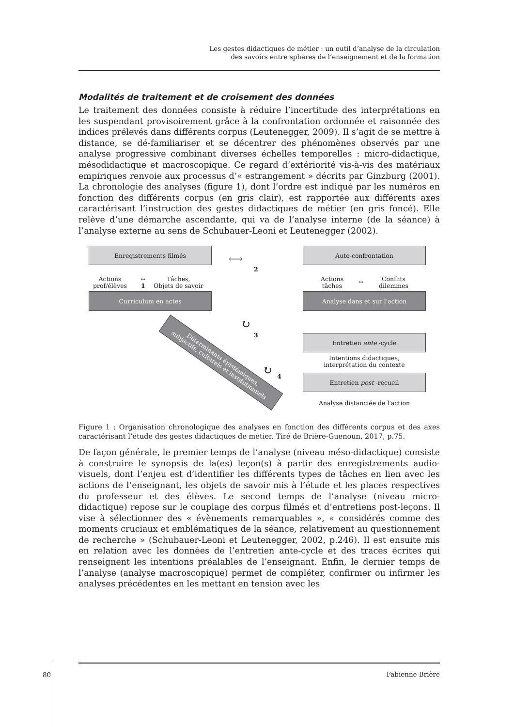Les gestes didactiques de métier : un outil d’analyse de la circulation
des savoirs entre sphères de l’enseignement et de la formation
Modalités de traitement et de croisement des données
Le traitement des données consiste à réduire l’incertitude des interprétations en les suspendant provisoirement grâce à la confrontation ordonnée et raisonnée des indices prélevés dans différents corpus (Leutenegger, 2009). Il s’agit de se mettre à distance, se dé-familiariser et se décentrer des phénomènes observés par une analyse progressive combinant diverses échelles temporelles : micro-didactique, mésodidactique et macroscopique. Ce regard d’extériorité vis-à-vis des matériaux empiriques renvoie aux processus d’« estrangement » décrits par Ginzburg (2001). La chronologie des analyses (figure 1), dont l’ordre est indiqué par les numéros en fonction des différents corpus (en gris clair), est rapportée aux différents axes caractérisant l’instruction des gestes didactiques de métier (en gris foncé). Elle relève d’une démarche ascendante, qui va de l’analyse interne (de la séance) à l’analyse externe au sens de Schubauer-Leoni et Leutenegger (2002).
Enregistrements filmés Auto-confrontation
⟷
2
Actions
prof/élèves
↔
1
Tâches,
Objets de savoir
Actions
tâches
↔
Conflits
dilemmes
Curriculum en actes Analyse dans et sur l'action
↻
3
Déterminants épistémiques,
subjectifs, culturels et institutionnels
Entretien ante -cycle
Intentions didactiques,
interprétation du contexte
↻ 4 Entretien post -recueil
Analyse distanciée de l'action
Figure 1 : Organisation chronologique des analyses en fonction des différents corpus et des axes caractérisant l’étude des gestes didactiques de métier. Tiré de Brière-Guenoun, 2017, p.75.
De façon générale, le premier temps de l’analyse (niveau méso-didactique) consiste à construire le synopsis de la(es) leçon(s) à partir des enregistrements audio-visuels, dont l’enjeu est d’identifier les différents types de tâches en lien avec les actions de l’enseignant, les objets de savoir mis à l’étude et les places respectives du professeur et des élèves. Le second temps de l’analyse (niveau micro-didactique) repose sur le couplage des corpus filmés et d’entretiens post-leçons. Il vise à sélectionner des « évènements remarquables », « considérés comme des moments cruciaux et emblématiques de la séance, relativement au questionnement de recherche » (Schubauer-Leoni et Leutenegger, 2002, p.246). Il est ensuite mis en relation avec les données de l’entretien ante-cycle et des traces écrites qui renseignent les intentions préalables de l’enseignant. Enfin, le dernier temps de l’analyse (analyse macroscopique) permet de compléter, confirmer ou infirmer les analyses précédentes en les mettant en tension avec les
80
Fabienne Brière